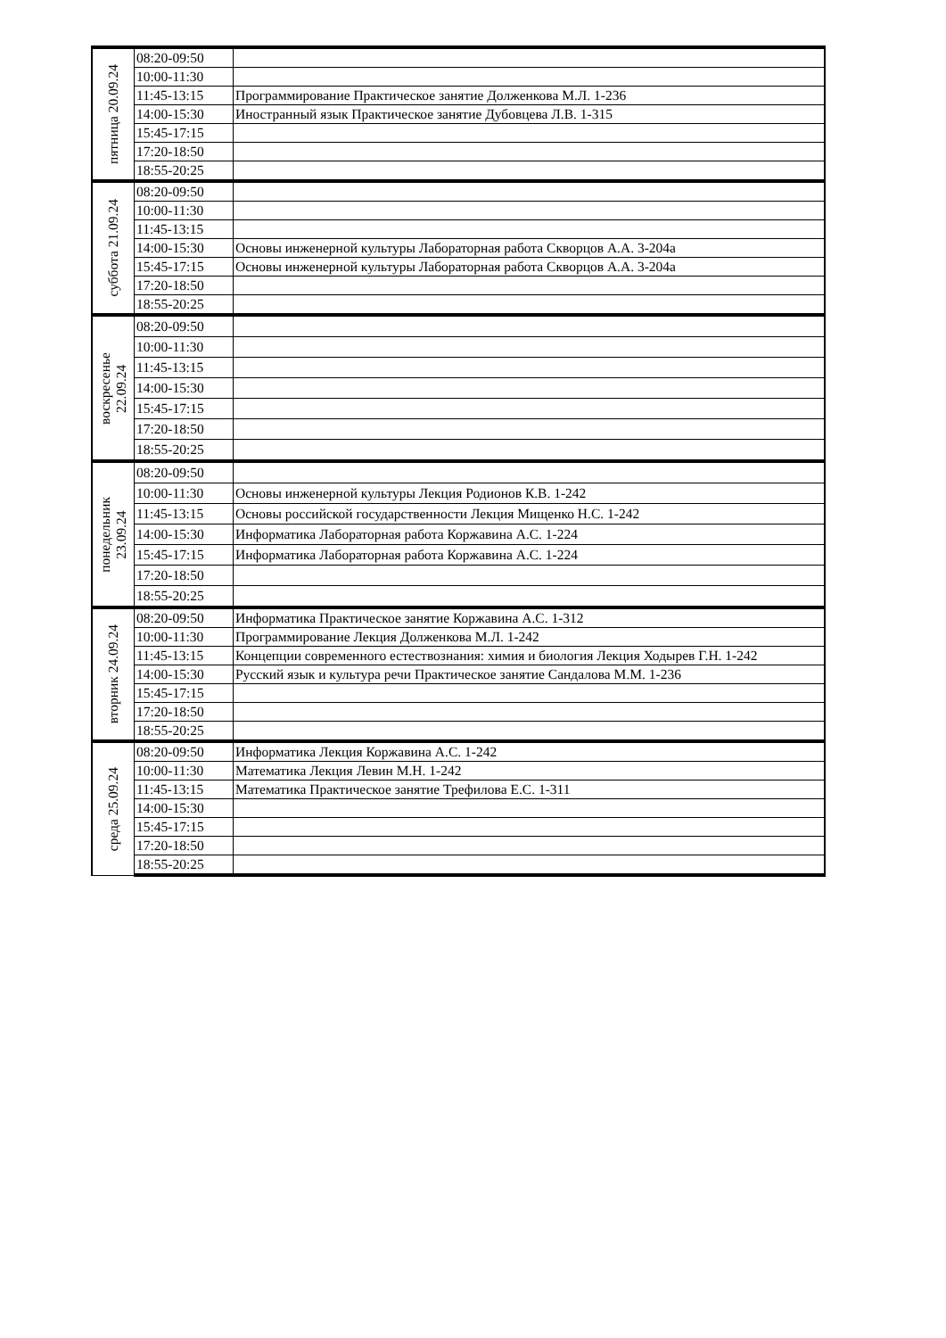| пятница 20.09.24 | 08:20-09:50 | |
| | 10:00-11:30 | |
| | 11:45-13:15 | Программирование Практическое занятие Долженкова М.Л. 1-236 |
| | 14:00-15:30 | Иностранный язык Практическое занятие Дубовцева Л.В. 1-315 |
| | 15:45-17:15 | |
| | 17:20-18:50 | |
| | 18:55-20:25 | |
| суббота 21.09.24 | 08:20-09:50 | |
| | 10:00-11:30 | |
| | 11:45-13:15 | |
| | 14:00-15:30 | Основы инженерной культуры Лабораторная работа Скворцов А.А. 3-204а |
| | 15:45-17:15 | Основы инженерной культуры Лабораторная работа Скворцов А.А. 3-204а |
| | 17:20-18:50 | |
| | 18:55-20:25 | |
| воскресенье 22.09.24 | 08:20-09:50 | |
| | 10:00-11:30 | |
| | 11:45-13:15 | |
| | 14:00-15:30 | |
| | 15:45-17:15 | |
| | 17:20-18:50 | |
| | 18:55-20:25 | |
| понедельник 23.09.24 | 08:20-09:50 | |
| | 10:00-11:30 | Основы инженерной культуры Лекция Родионов К.В. 1-242 |
| | 11:45-13:15 | Основы российской государственности Лекция Мищенко Н.С. 1-242 |
| | 14:00-15:30 | Информатика Лабораторная работа Коржавина А.С. 1-224 |
| | 15:45-17:15 | Информатика Лабораторная работа Коржавина А.С. 1-224 |
| | 17:20-18:50 | |
| | 18:55-20:25 | |
| вторник 24.09.24 | 08:20-09:50 | Информатика Практическое занятие Коржавина А.С. 1-312 |
| | 10:00-11:30 | Программирование Лекция Долженкова М.Л. 1-242 |
| | 11:45-13:15 | Концепции современного естествознания: химия и биология Лекция Ходырев Г.Н. 1-242 |
| | 14:00-15:30 | Русский язык и культура речи Практическое занятие Сандалова М.М. 1-236 |
| | 15:45-17:15 | |
| | 17:20-18:50 | |
| | 18:55-20:25 | |
| среда 25.09.24 | 08:20-09:50 | Информатика Лекция Коржавина А.С. 1-242 |
| | 10:00-11:30 | Математика Лекция Левин М.Н. 1-242 |
| | 11:45-13:15 | Математика Практическое занятие Трефилова Е.С. 1-311 |
| | 14:00-15:30 | |
| | 15:45-17:15 | |
| | 17:20-18:50 | |
| | 18:55-20:25 | |